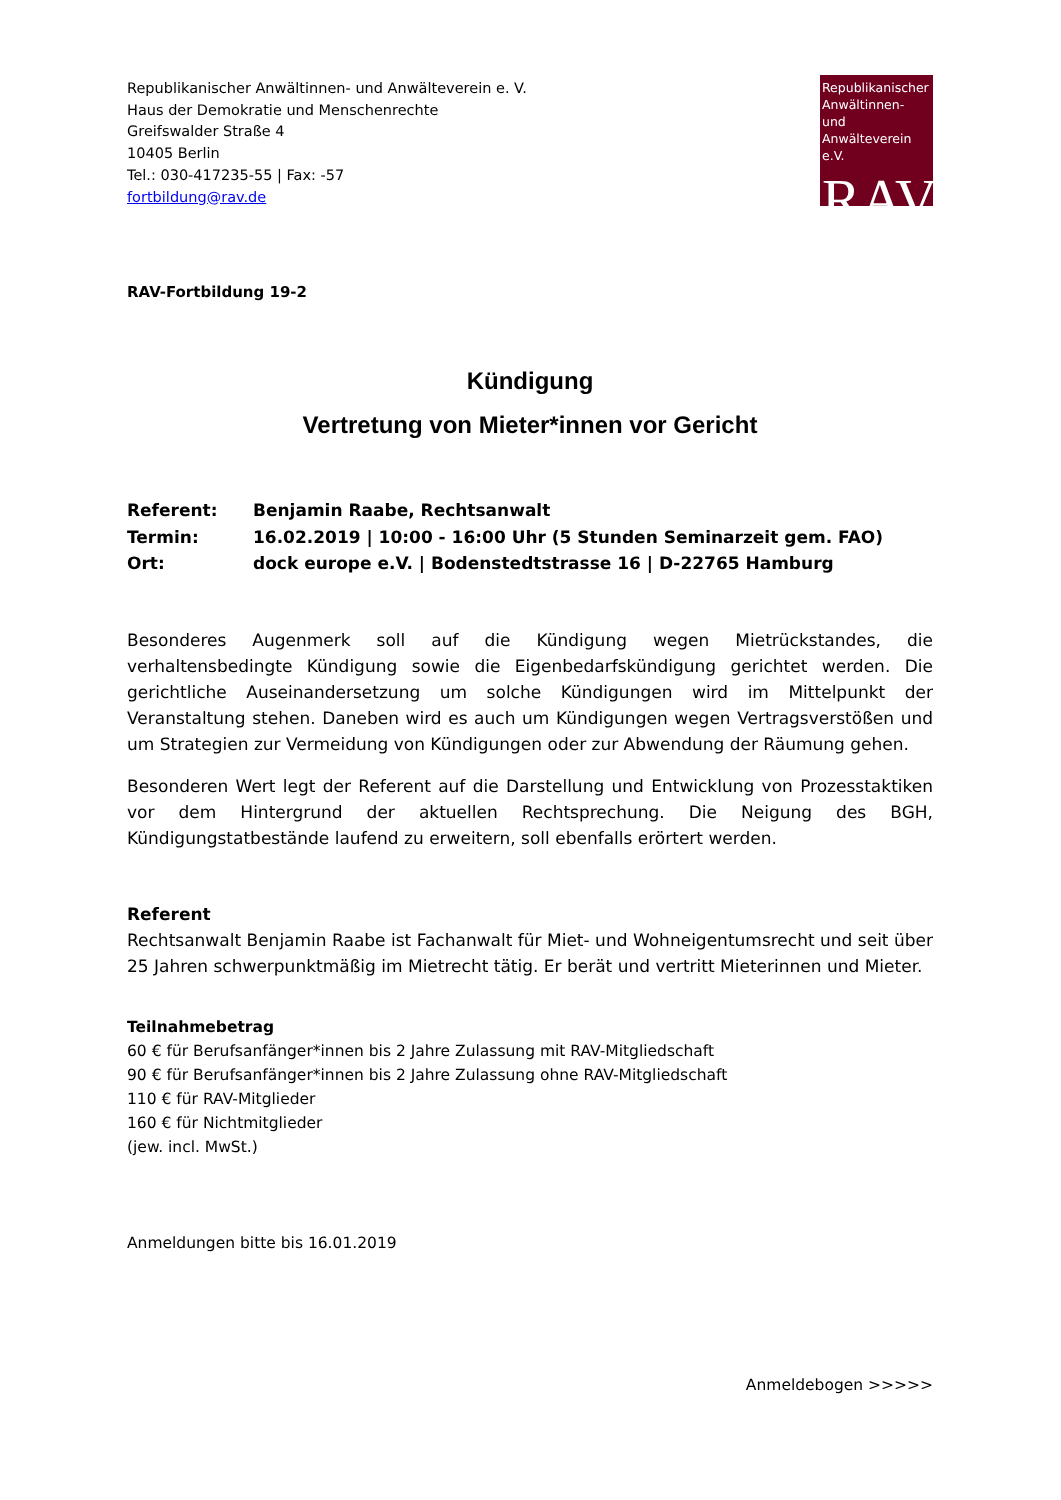Republikanischer Anwältinnen- und Anwälteverein e. V.
Haus der Demokratie und Menschenrechte
Greifswalder Straße 4
10405 Berlin
Tel.: 030-417235-55 | Fax: -57
fortbildung@rav.de
Republikanischer Anwältinnen- und Anwälteverein e.V.
RAV
RAV-Fortbildung 19-2
Kündigung
Vertretung von Mieter*innen vor Gericht
Referent: Benjamin Raabe, Rechtsanwalt
Termin: 16.02.2019 | 10:00 - 16:00 Uhr (5 Stunden Seminarzeit gem. FAO)
Ort: dock europe e.V. | Bodenstedtstrasse 16 | D-22765 Hamburg
Besonderes Augenmerk soll auf die Kündigung wegen Mietrückstandes, die verhaltensbedingte Kündigung sowie die Eigenbedarfskündigung gerichtet werden. Die gerichtliche Auseinandersetzung um solche Kündigungen wird im Mittelpunkt der Veranstaltung stehen. Daneben wird es auch um Kündigungen wegen Vertragsverstößen und um Strategien zur Vermeidung von Kündigungen oder zur Abwendung der Räumung gehen.
Besonderen Wert legt der Referent auf die Darstellung und Entwicklung von Prozesstaktiken vor dem Hintergrund der aktuellen Rechtsprechung. Die Neigung des BGH, Kündigungstatbestände laufend zu erweitern, soll ebenfalls erörtert werden.
Referent
Rechtsanwalt Benjamin Raabe ist Fachanwalt für Miet- und Wohneigentumsrecht und seit über 25 Jahren schwerpunktmäßig im Mietrecht tätig. Er berät und vertritt Mieterinnen und Mieter.
Teilnahmebetrag
60 € für Berufsanfänger*innen bis 2 Jahre Zulassung mit RAV-Mitgliedschaft
90 € für Berufsanfänger*innen bis 2 Jahre Zulassung ohne RAV-Mitgliedschaft
110 € für RAV-Mitglieder
160 € für Nichtmitglieder
(jew. incl. MwSt.)
Anmeldungen bitte bis 16.01.2019
Anmeldebogen >>>>>